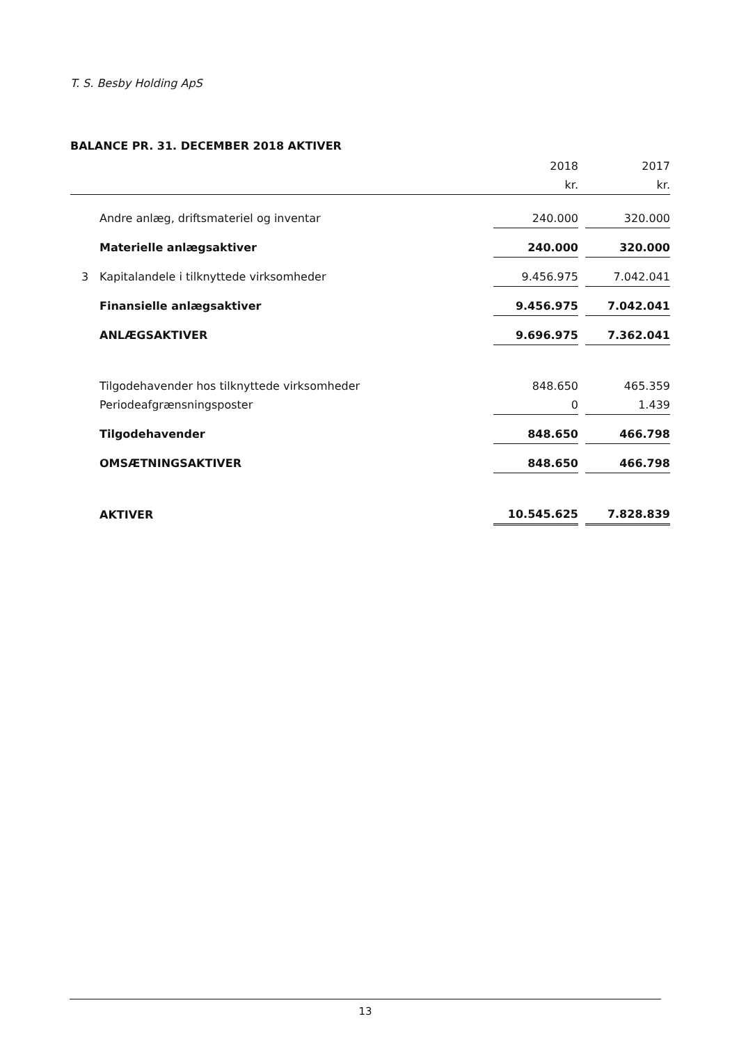T. S. Besby Holding ApS
BALANCE PR. 31. DECEMBER 2018 AKTIVER
| | | 2018 | | 2017 |
| --- | --- | --- | --- | --- |
| | | kr. | | kr. |
| | Andre anlæg, driftsmateriel og inventar | 240.000 | | 320.000 |
| | Materielle anlægsaktiver | 240.000 | | 320.000 |
| 3 | Kapitalandele i tilknyttede virksomheder | 9.456.975 | | 7.042.041 |
| | Finansielle anlægsaktiver | 9.456.975 | | 7.042.041 |
| | ANLÆGSAKTIVER | 9.696.975 | | 7.362.041 |
| | Tilgodehavender hos tilknyttede virksomheder | 848.650 | | 465.359 |
| | Periodeafgrænsningsposter | 0 | | 1.439 |
| | Tilgodehavender | 848.650 | | 466.798 |
| | OMSÆTNINGSAKTIVER | 848.650 | | 466.798 |
| | AKTIVER | 10.545.625 | | 7.828.839 |
13